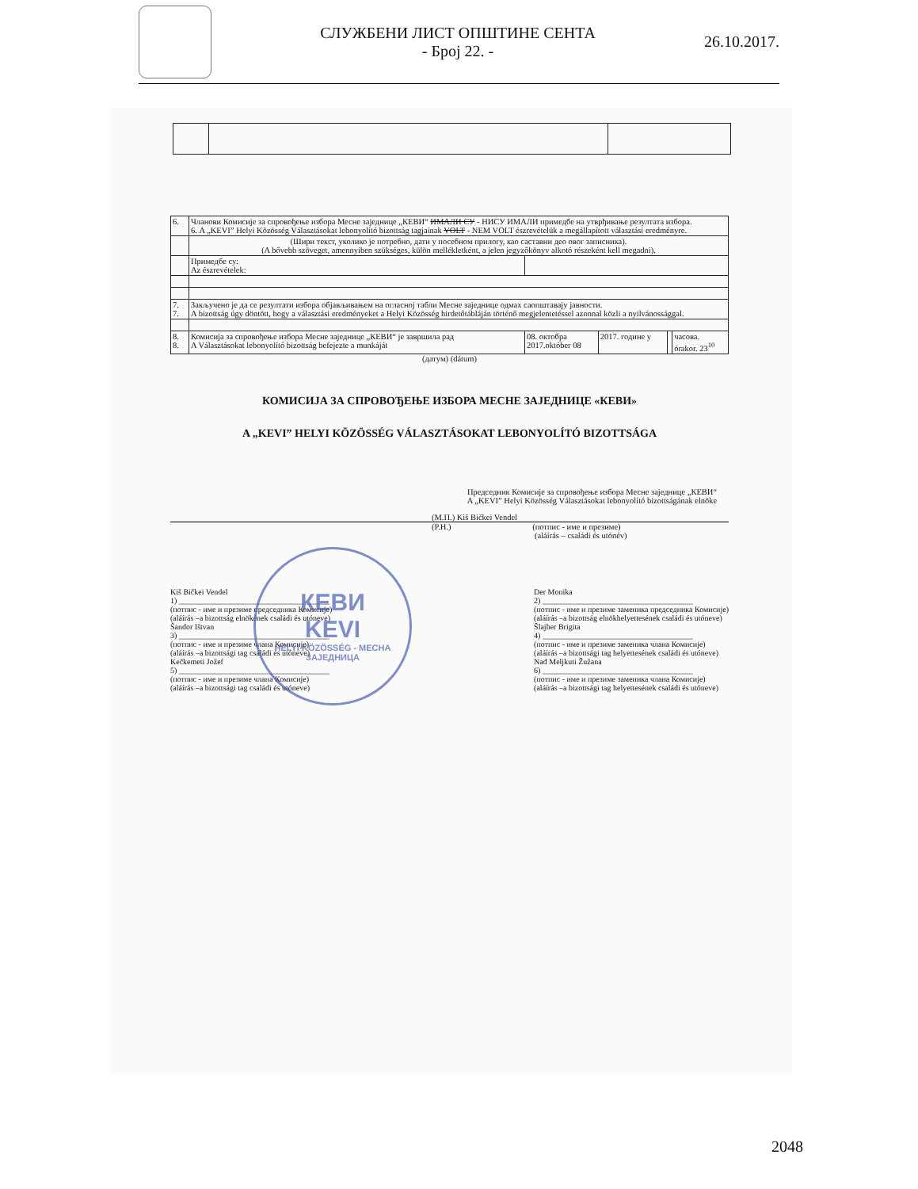СЛУЖБЕНИ ЛИСТ ОПШТИНЕ СЕНТА
- Број 22. -
26.10.2017.
| 6. | Чланови Комисије за спровођење избора Месне заједнице „КЕВИ“ ИМАЛИ СУ - НИСУ ИМАЛИ примедбе на утврђивање резултата избора. 6. A „KEVI” Helyi Közösség Választásokat lebonyolító bizottság tagjainak VOLT - NEM VOLT észrevételük a megállapított választási eredményre. | | | | |
| | (Шири текст, уколико је потребно, дати у посебном прилогу, као саставни део овог записника). (A bővebb szöveget, amennyiben szükséges, külön mellékletként, a jelen jegyzőkönyv alkotó részeként kell megadni). | | | | |
| | Примедбе су: Az észrevételek: | | | | |
| 7. 7. | Закључено је да се резултати избора објављивањем на огласној табли Месне заједнице одмах саопштавају јавности. A bizottság úgy döntött, hogy a választási eredményeket a Helyi Közösség hirdetőtábláján történő megjelentetéssel azonnal közli a nyilvánossággal. | | | | |
| 8. 8. | Комисија за спровођење избора Месне заједнице „КЕВИ“ је завршила рад A Választásokat lebonyolító bizottság befejezte a munkáját | 08. октобра 2017.október 08 | 2017. године у | | часова. órakor. 23<sup>10</sup> |
(датум) (dátum)
КОМИСИЈА ЗА СПРОВОЂЕЊЕ ИЗБОРА МЕСНЕ ЗАЈЕДНИЦЕ «КЕВИ»
A „KEVI” HELYI KÖZÖSSÉG VÁLASZTÁSOKAT LEBONYOLÍTÓ BIZOTTSÁGA
Председник Комисије за спровођење избора Месне заједнице „КЕВИ“
A „KEVI” Helyi Közösség Választásokat lebonyolító bizottságának elnöke
(М.П.) Kiš Bičkei Vendel
(P.H.) (потпис - име и презиме)
(aláírás – családi és utónév)
Kiš Bičkei Vendel
1) ______________________________________
(потпис - име и презиме председника Комисије)
(aláírás –a bizottság elnökének családi és utóneve)
Šandor Ištvan
3) ______________________________________
(потпис - име и презиме члана Комисије)
(aláírás –a bizottsági tag családi és utóneve)
Kečkemeti Jožef
5) ______________________________________
(потпис - име и презиме члана Комисије)
(aláírás –a bizottsági tag családi és utóneve)
Der Monika
2) ______________________________________
(потпис - име и презиме заменика председника Комисије)
(aláírás –a bizottság elnökhelyettesének családi és utóneve)
Šlajher Brigita
4) ______________________________________
(потпис - име и презиме заменика члана Комисије)
(aláírás –a bizottsági tag helyettesének családi és utóneve)
Nađ Meljkuti Žužana
6) ______________________________________
(потпис - име и презиме заменика члана Комисије)
(aláírás –a bizottsági tag helyettesének családi és utóneve)
КЕВИ
KEVI
HELYI KÖZÖSSÉG - MECHA ЗАЈЕДНИЦА
2048